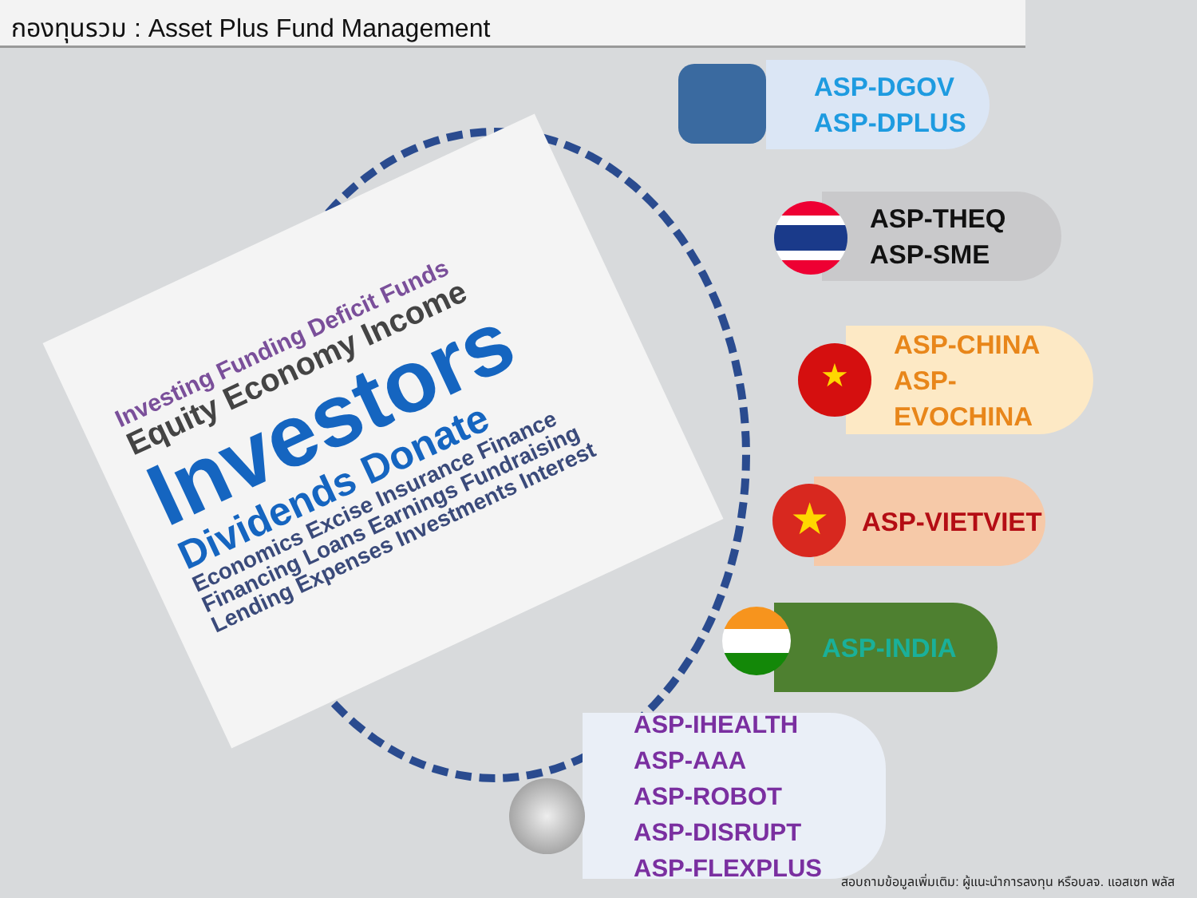กองทุนรวม : Asset Plus Fund Management
Investing Funding Deficit Funds
Equity Economy Income
Investors
Dividends Donate
Economics Excise Insurance Finance Financing Loans Earnings Fundraising Lending Expenses Investments Interest
ASP-DGOV
ASP-DPLUS
ASP-THEQ
ASP-SME
ASP-CHINA
ASP-EVOCHINA
★
ASP-VIETVIET
★
ASP-INDIA
ASP-IHEALTH
ASP-AAA
ASP-ROBOT
ASP-DISRUPT
ASP-FLEXPLUS
สอบถามข้อมูลเพิ่มเติม: ผู้แนะนำการลงทุน หรือบลจ. แอสเซท พลัส